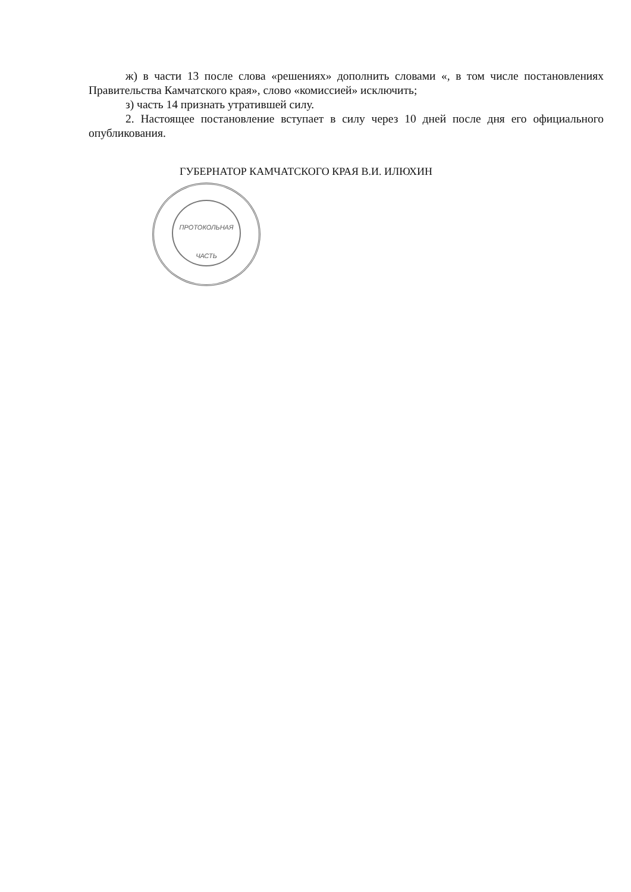ПРОТОКОЛЬНАЯ
ЧАСТЬ
ж) в части 13 после слова «решениях» дополнить словами «, в том числе постановлениях Правительства Камчатского края», слово «комиссией» исключить;
з) часть 14 признать утратившей силу.
2. Настоящее постановление вступает в силу через 10 дней после дня его официального опубликования.
ГУБЕРНАТОР КАМЧАТСКОГО КРАЯ В.И. ИЛЮХИН